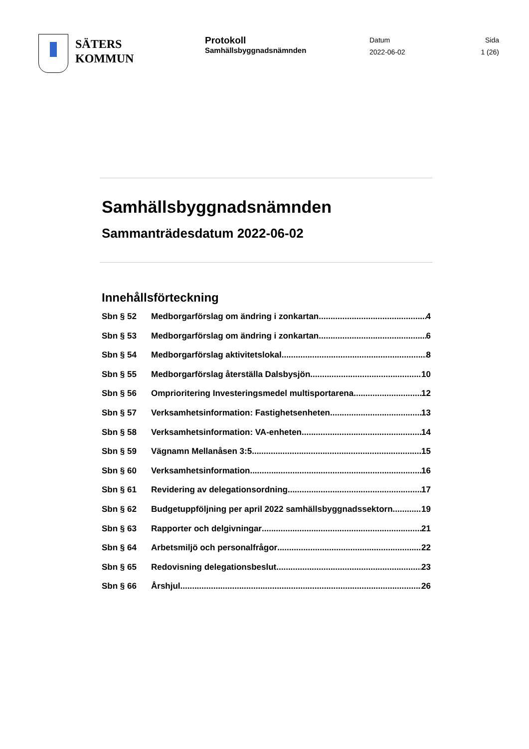SÄTERS
KOMMUN
Protokoll
Samhällsbyggnadsnämnden
Datum
2022-06-02
Sida
1 (26)
Samhällsbyggnadsnämnden
Sammanträdesdatum 2022-06-02
Innehållsförteckning
Sbn § 52 Medborgarförslag om ändring i zonkartan 4
Sbn § 53 Medborgarförslag om ändring i zonkartan 6
Sbn § 54 Medborgarförslag aktivitetslokal 8
Sbn § 55 Medborgarförslag återställa Dalsbysjön 10
Sbn § 56 Omprioritering Investeringsmedel multisportarena 12
Sbn § 57 Verksamhetsinformation: Fastighetsenheten 13
Sbn § 58 Verksamhetsinformation: VA-enheten 14
Sbn § 59 Vägnamn Mellanåsen 3:5 15
Sbn § 60 Verksamhetsinformation 16
Sbn § 61 Revidering av delegationsordning 17
Sbn § 62 Budgetuppföljning per april 2022 samhällsbyggnadssektorn 19
Sbn § 63 Rapporter och delgivningar 21
Sbn § 64 Arbetsmiljö och personalfrågor 22
Sbn § 65 Redovisning delegationsbeslut 23
Sbn § 66 Årshjul 26